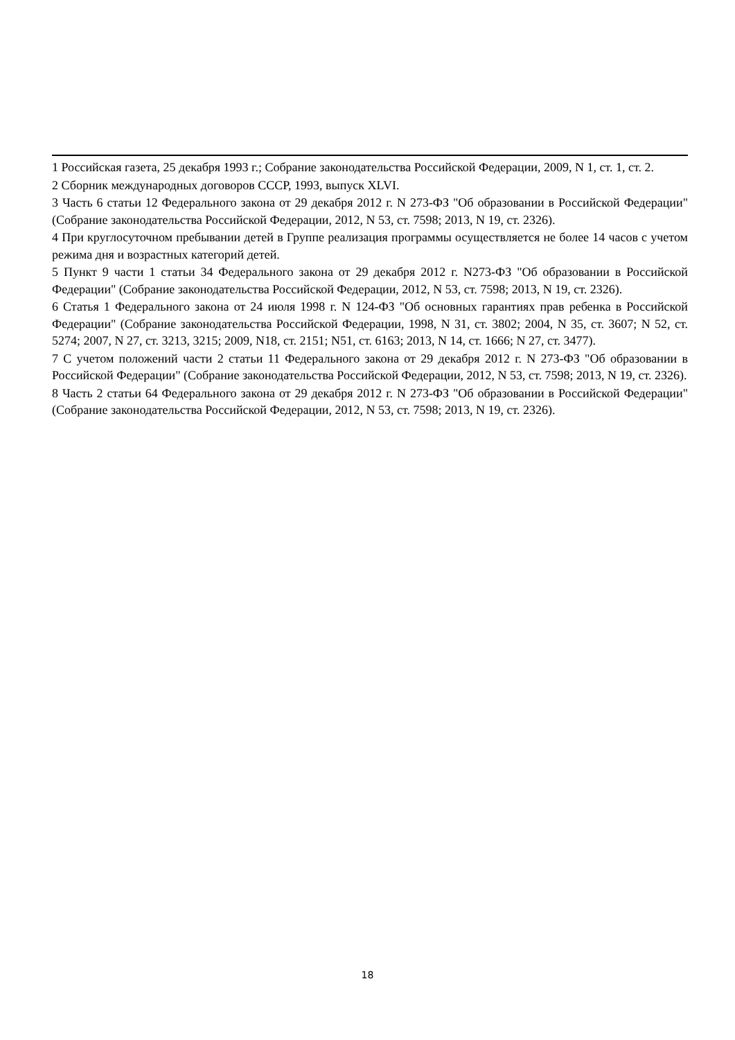1 Российская газета, 25 декабря 1993 г.; Собрание законодательства Российской Федерации, 2009, N 1, ст. 1, ст. 2.
2 Сборник международных договоров СССР, 1993, выпуск XLVI.
3 Часть 6 статьи 12 Федерального закона от 29 декабря 2012 г. N 273-ФЗ "Об образовании в Российской Федерации" (Собрание законодательства Российской Федерации, 2012, N 53, ст. 7598; 2013, N 19, ст. 2326).
4 При круглосуточном пребывании детей в Группе реализация программы осуществляется не более 14 часов с учетом режима дня и возрастных категорий детей.
5 Пункт 9 части 1 статьи 34 Федерального закона от 29 декабря 2012 г. N273-ФЗ "Об образовании в Российской Федерации" (Собрание законодательства Российской Федерации, 2012, N 53, ст. 7598; 2013, N 19, ст. 2326).
6 Статья 1 Федерального закона от 24 июля 1998 г. N 124-ФЗ "Об основных гарантиях прав ребенка в Российской Федерации" (Собрание законодательства Российской Федерации, 1998, N 31, ст. 3802; 2004, N 35, ст. 3607; N 52, ст. 5274; 2007, N 27, ст. 3213, 3215; 2009, N18, ст. 2151; N51, ст. 6163; 2013, N 14, ст. 1666; N 27, ст. 3477).
7 С учетом положений части 2 статьи 11 Федерального закона от 29 декабря 2012 г. N 273-ФЗ "Об образовании в Российской Федерации" (Собрание законодательства Российской Федерации, 2012, N 53, ст. 7598; 2013, N 19, ст. 2326).
8 Часть 2 статьи 64 Федерального закона от 29 декабря 2012 г. N 273-ФЗ "Об образовании в Российской Федерации" (Собрание законодательства Российской Федерации, 2012, N 53, ст. 7598; 2013, N 19, ст. 2326).
18